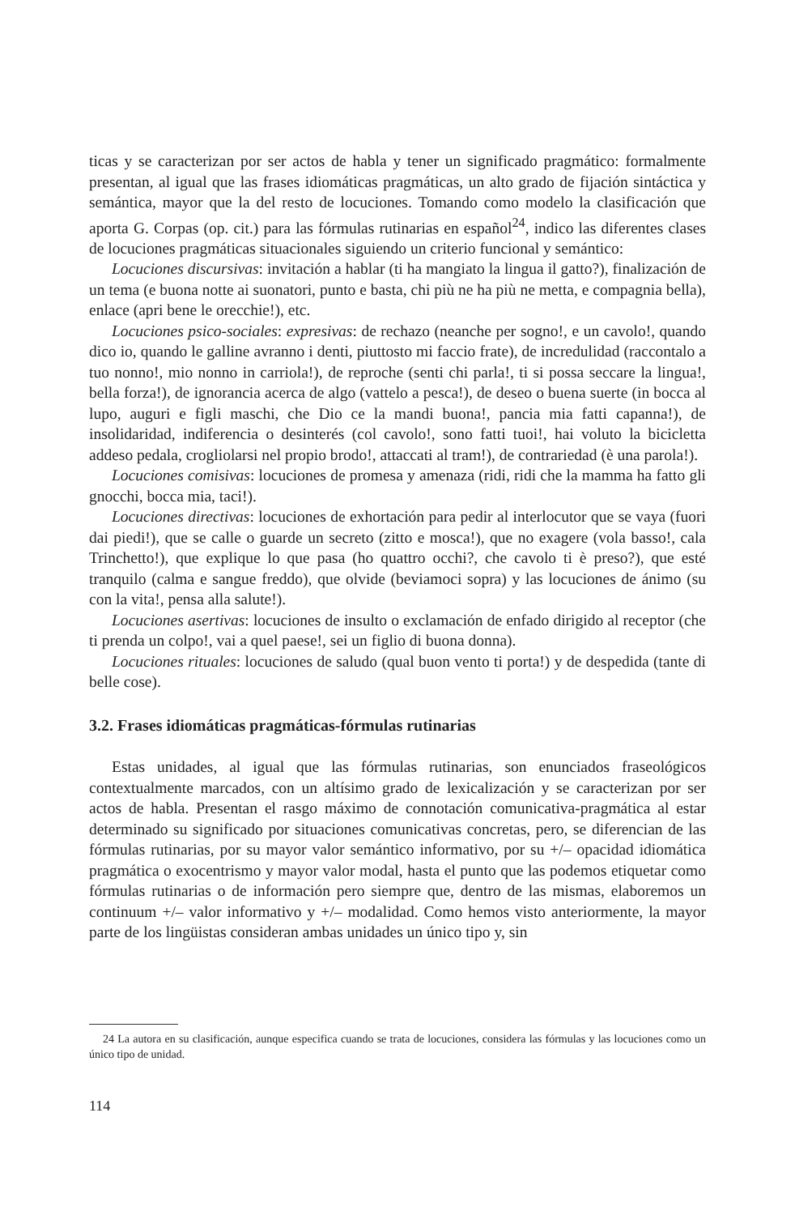ticas y se caracterizan por ser actos de habla y tener un significado pragmático: formalmente presentan, al igual que las frases idiomáticas pragmáticas, un alto grado de fijación sintáctica y semántica, mayor que la del resto de locuciones. Tomando como modelo la clasificación que aporta G. Corpas (op. cit.) para las fórmulas rutinarias en español<sup>24</sup>, indico las diferentes clases de locuciones pragmáticas situacionales siguiendo un criterio funcional y semántico:
Locuciones discursivas: invitación a hablar (ti ha mangiato la lingua il gatto?), finalización de un tema (e buona notte ai suonatori, punto e basta, chi più ne ha più ne metta, e compagnia bella), enlace (apri bene le orecchie!), etc.
Locuciones psico-sociales: expresivas: de rechazo (neanche per sogno!, e un cavolo!, quando dico io, quando le galline avranno i denti, piuttosto mi faccio frate), de incredulidad (raccontalo a tuo nonno!, mio nonno in carriola!), de reproche (senti chi parla!, ti si possa seccare la lingua!, bella forza!), de ignorancia acerca de algo (vattelo a pesca!), de deseo o buena suerte (in bocca al lupo, auguri e figli maschi, che Dio ce la mandi buona!, pancia mia fatti capanna!), de insolidaridad, indiferencia o desinterés (col cavolo!, sono fatti tuoi!, hai voluto la bicicletta addeso pedala, crogliolarsi nel propio brodo!, attaccati al tram!), de contrariedad (è una parola!).
Locuciones comisivas: locuciones de promesa y amenaza (ridi, ridi che la mamma ha fatto gli gnocchi, bocca mia, taci!).
Locuciones directivas: locuciones de exhortación para pedir al interlocutor que se vaya (fuori dai piedi!), que se calle o guarde un secreto (zitto e mosca!), que no exagere (vola basso!, cala Trinchetto!), que explique lo que pasa (ho quattro occhi?, che cavolo ti è preso?), que esté tranquilo (calma e sangue freddo), que olvide (beviamoci sopra) y las locuciones de ánimo (su con la vita!, pensa alla salute!).
Locuciones asertivas: locuciones de insulto o exclamación de enfado dirigido al receptor (che ti prenda un colpo!, vai a quel paese!, sei un figlio di buona donna).
Locuciones rituales: locuciones de saludo (qual buon vento ti porta!) y de despedida (tante di belle cose).
3.2. Frases idiomáticas pragmáticas-fórmulas rutinarias
Estas unidades, al igual que las fórmulas rutinarias, son enunciados fraseológicos contextualmente marcados, con un altísimo grado de lexicalización y se caracterizan por ser actos de habla. Presentan el rasgo máximo de connotación comunicativa-pragmática al estar determinado su significado por situaciones comunicativas concretas, pero, se diferencian de las fórmulas rutinarias, por su mayor valor semántico informativo, por su +/– opacidad idiomática pragmática o exocentrismo y mayor valor modal, hasta el punto que las podemos etiquetar como fórmulas rutinarias o de información pero siempre que, dentro de las mismas, elaboremos un continuum +/– valor informativo y +/– modalidad. Como hemos visto anteriormente, la mayor parte de los lingüistas consideran ambas unidades un único tipo y, sin
24 La autora en su clasificación, aunque especifica cuando se trata de locuciones, considera las fórmulas y las locuciones como un único tipo de unidad.
114